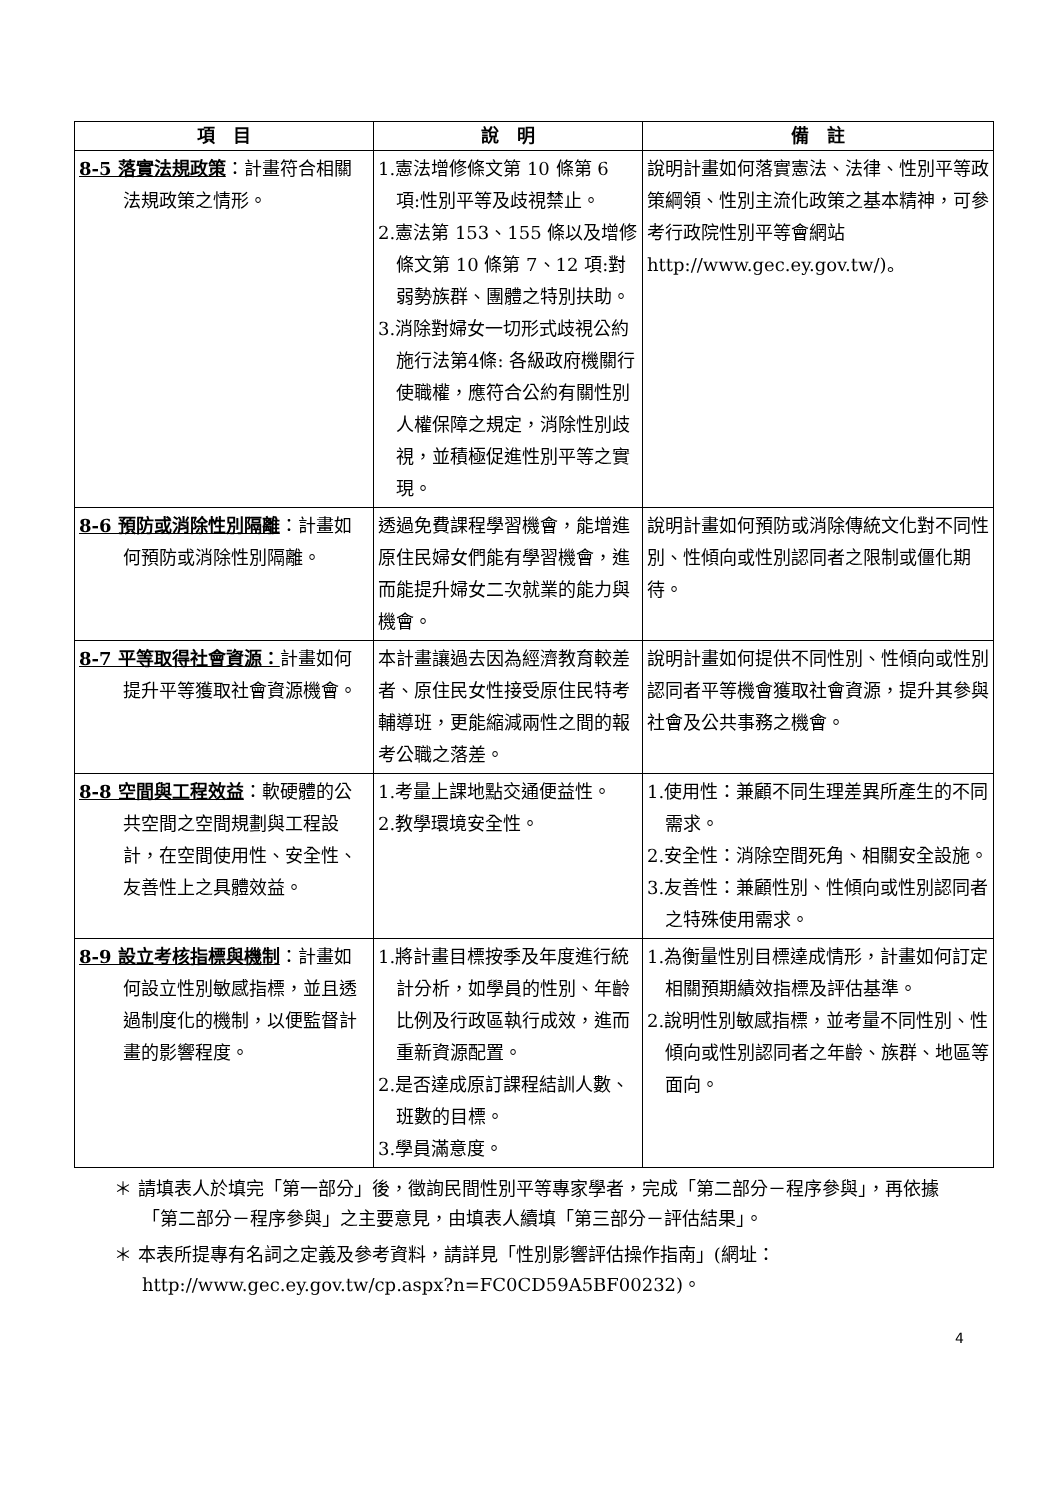| 項 目 | 說 明 | 備 註 |
| --- | --- | --- |
| 8-5 落實法規政策 ：計畫符合相關法規政策之情形。 | 1.憲法增修條文第 10 條第 6 項:性別平等及歧視禁止。 2.憲法第 153、155 條以及增修條文第 10 條第 7、12 項:對弱勢族群、團體之特別扶助。 3.消除對婦女一切形式歧視公約施行法第4條: 各級政府機關行使職權，應符合公約有關性別人權保障之規定，消除性別歧視，並積極促進性別平等之實現。 | 說明計畫如何落實憲法、法律、性別平等政策綱領、性別主流化政策之基本精神，可參考行政院性別平等會網站 http://www.gec.ey.gov.tw/)。 |
| 8-6 預防或消除性別隔離 ：計畫如何預防或消除性別隔離。 | 透過免費課程學習機會，能增進原住民婦女們能有學習機會，進而能提升婦女二次就業的能力與機會。 | 說明計畫如何預防或消除傳統文化對不同性別、性傾向或性別認同者之限制或僵化期待。 |
| 8-7 平等取得社會資源： 計畫如何提升平等獲取社會資源機會。 | 本計畫讓過去因為經濟教育較差者、原住民女性接受原住民特考輔導班，更能縮減兩性之間的報考公職之落差。 | 說明計畫如何提供不同性別、性傾向或性別認同者平等機會獲取社會資源，提升其參與社會及公共事務之機會。 |
| 8-8 空間與工程效益 ：軟硬體的公共空間之空間規劃與工程設計，在空間使用性、安全性、友善性上之具體效益。 | 1.考量上課地點交通便益性。 2.教學環境安全性。 | 1.使用性：兼顧不同生理差異所產生的不同需求。 2.安全性：消除空間死角、相關安全設施。 3.友善性：兼顧性別、性傾向或性別認同者之特殊使用需求。 |
| 8-9 設立考核指標與機制 ：計畫如何設立性別敏感指標，並且透過制度化的機制，以便監督計畫的影響程度。 | 1.將計畫目標按季及年度進行統計分析，如學員的性別、年齡比例及行政區執行成效，進而重新資源配置。 2.是否達成原訂課程結訓人數、班數的目標。 3.學員滿意度。 | 1.為衡量性別目標達成情形，計畫如何訂定相關預期績效指標及評估基準。 2.說明性別敏感指標，並考量不同性別、性傾向或性別認同者之年齡、族群、地區等面向。 |
＊ 請填表人於填完「第一部分」後，徵詢民間性別平等專家學者，完成「第二部分－程序參與」，再依據「第二部分－程序參與」之主要意見，由填表人續填「第三部分－評估結果」。
＊ 本表所提專有名詞之定義及參考資料，請詳見「性別影響評估操作指南」(網址：http://www.gec.ey.gov.tw/cp.aspx?n=FC0CD59A5BF00232)。
4